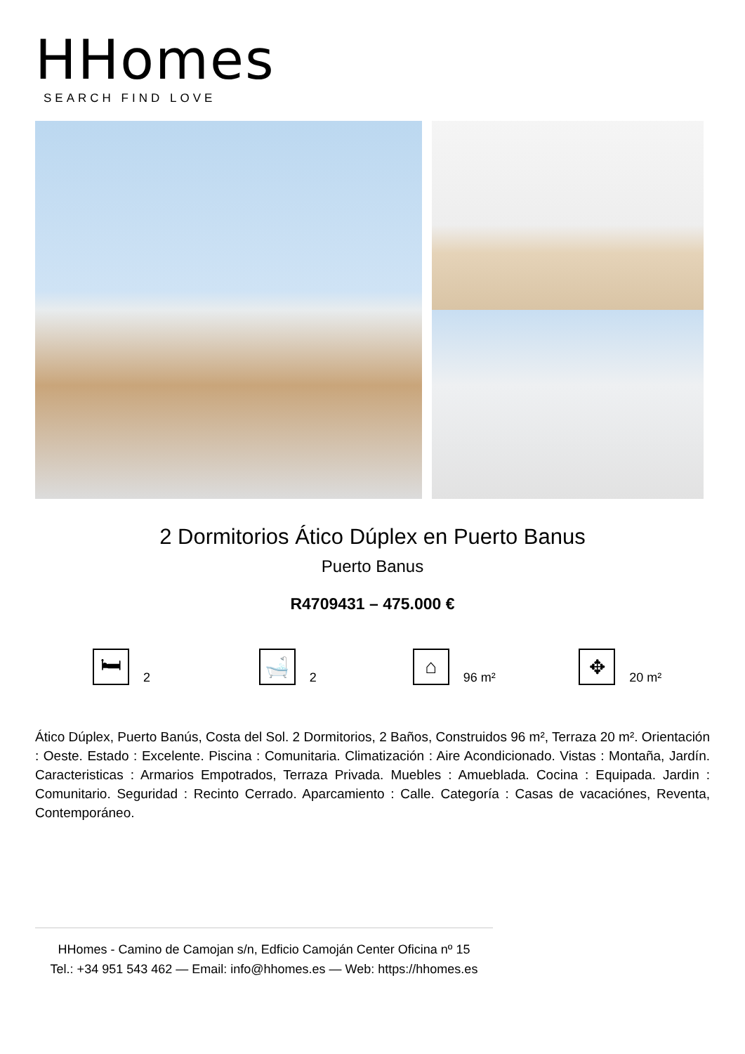HHomes
SEARCH FIND LOVE
2 Dormitorios Ático Dúplex en Puerto Banus
Puerto Banus
R4709431 – 475.000 €
🛏
2
🛁
2
⌂
96 m²
✥
20 m²
Ático Dúplex, Puerto Banús, Costa del Sol. 2 Dormitorios, 2 Baños, Construidos 96 m², Terraza 20 m². Orientación : Oeste. Estado : Excelente. Piscina : Comunitaria. Climatización : Aire Acondicionado. Vistas : Montaña, Jardín. Caracteristicas : Armarios Empotrados, Terraza Privada. Muebles : Amueblada. Cocina : Equipada. Jardin : Comunitario. Seguridad : Recinto Cerrado. Aparcamiento : Calle. Categoría : Casas de vacaciónes, Reventa, Contemporáneo.
HHomes - Camino de Camojan s/n, Edficio Camoján Center Oficina nº 15
Tel.: +34 951 543 462 — Email: info@hhomes.es — Web: https://hhomes.es